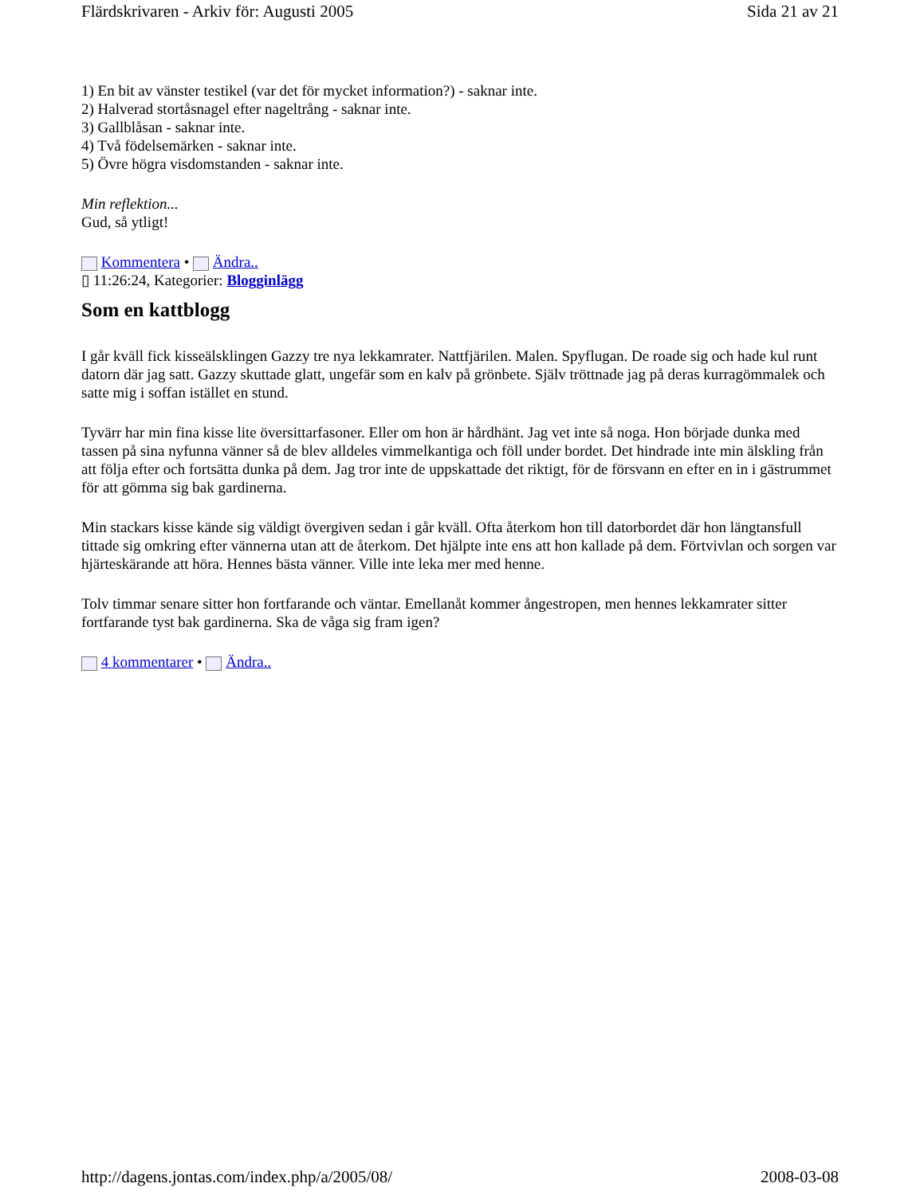Flärdskrivaren - Arkiv för: Augusti 2005 Sida 21 av 21
1) En bit av vänster testikel (var det för mycket information?) - saknar inte.
2) Halverad stortåsnagel efter nageltrång - saknar inte.
3) Gallblåsan - saknar inte.
4) Två födelsemärken - saknar inte.
5) Övre högra visdomstanden - saknar inte.
Min reflektion...
Gud, så ytligt!
Kommentera • Ändra..
▯ 11:26:24, Kategorier: Blogginlägg
Som en kattblogg
I går kväll fick kisseälsklingen Gazzy tre nya lekkamrater. Nattfjärilen. Malen. Spyflugan. De roade sig och hade kul runt datorn där jag satt. Gazzy skuttade glatt, ungefär som en kalv på grönbete. Själv tröttnade jag på deras kurragömmalek och satte mig i soffan istället en stund.
Tyvärr har min fina kisse lite översittarfasoner. Eller om hon är hårdhänt. Jag vet inte så noga. Hon började dunka med tassen på sina nyfunna vänner så de blev alldeles vimmelkantiga och föll under bordet. Det hindrade inte min älskling från att följa efter och fortsätta dunka på dem. Jag tror inte de uppskattade det riktigt, för de försvann en efter en in i gästrummet för att gömma sig bak gardinerna.
Min stackars kisse kände sig väldigt övergiven sedan i går kväll. Ofta återkom hon till datorbordet där hon längtansfull tittade sig omkring efter vännerna utan att de återkom. Det hjälpte inte ens att hon kallade på dem. Förtvivlan och sorgen var hjärteskärande att höra. Hennes bästa vänner. Ville inte leka mer med henne.
Tolv timmar senare sitter hon fortfarande och väntar. Emellanåt kommer ångestropen, men hennes lekkamrater sitter fortfarande tyst bak gardinerna. Ska de våga sig fram igen?
4 kommentarer • Ändra..
http://dagens.jontas.com/index.php/a/2005/08/ 2008-03-08